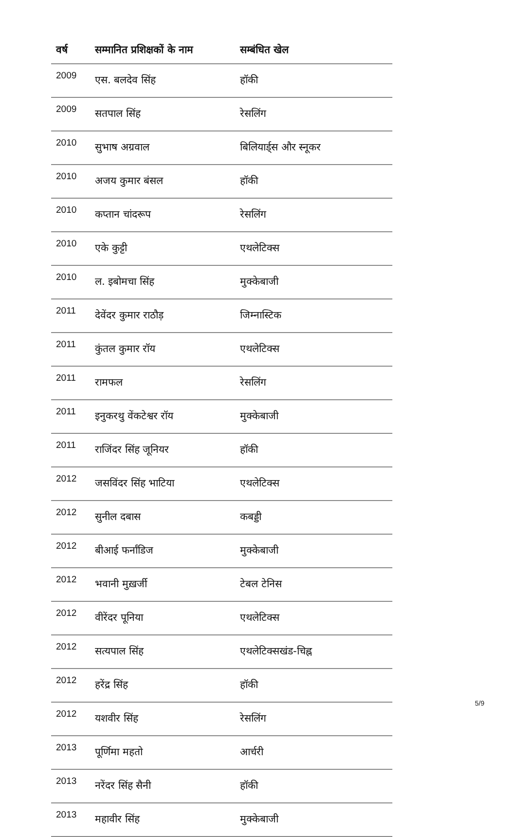| वर्ष | सम्मानित प्रशिक्षकों के नाम | सम्बंधित खेल |
| --- | --- | --- |
| 2009 | एस. बलदेव सिंह | हॉकी |
| 2009 | सतपाल सिंह | रेसलिंग |
| 2010 | सुभाष अग्रवाल | बिलियार्ड्स और स्नूकर |
| 2010 | अजय कुमार बंसल | हॉकी |
| 2010 | कप्तान चांदरूप | रेसलिंग |
| 2010 | एके कुट्टी | एथलेटिक्स |
| 2010 | ल. इबोमचा सिंह | मुक्केबाजी |
| 2011 | देवेंदर कुमार राठौड़ | जिम्नास्टिक |
| 2011 | कुंतल कुमार रॉय | एथलेटिक्स |
| 2011 | रामफल | रेसलिंग |
| 2011 | इनुकरथु वेंकटेश्वर रॉय | मुक्केबाजी |
| 2011 | राजिंदर सिंह जूनियर | हॉकी |
| 2012 | जसविंदर सिंह भाटिया | एथलेटिक्स |
| 2012 | सुनील दबास | कबड्डी |
| 2012 | बीआई फर्नांडिज | मुक्केबाजी |
| 2012 | भवानी मुख़र्जी | टेबल टेनिस |
| 2012 | वीरेंदर पूनिया | एथलेटिक्स |
| 2012 | सत्यपाल सिंह | एथलेटिक्सखंड-चिह्न |
| 2012 | हरेंद्र सिंह | हॉकी |
| 2012 | यशवीर सिंह | रेसलिंग |
| 2013 | पूर्णिमा महतो | आर्चरी |
| 2013 | नरेंदर सिंह सैनी | हॉकी |
| 2013 | महावीर सिंह | मुक्केबाजी |
5/9